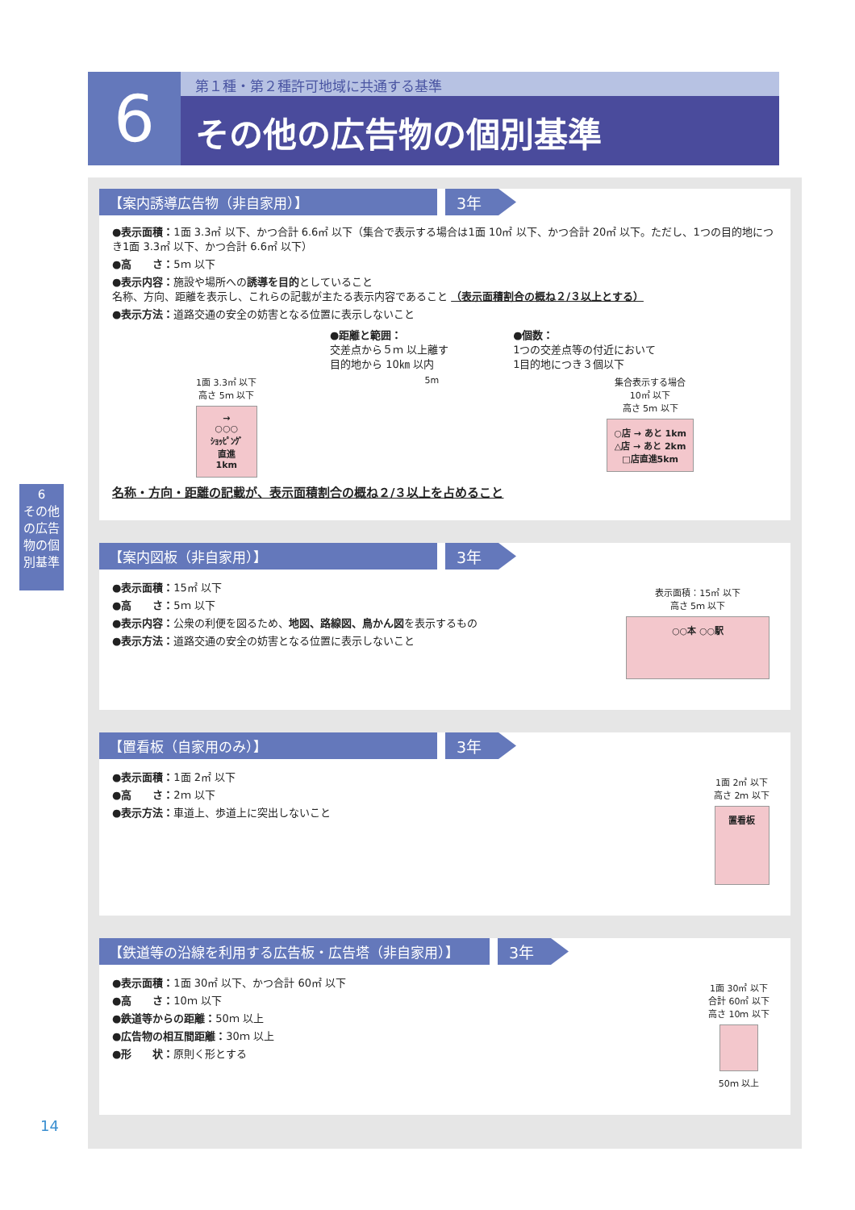6
第１種・第２種許可地域に共通する基準
その他の広告物の個別基準
6
その他の広告物の個別基準
【案内誘導広告物（非自家用）】 3年
●表示面積：1面 3.3㎡ 以下、かつ合計 6.6㎡ 以下（集合で表示する場合は1面 10㎡ 以下、かつ合計 20㎡ 以下。ただし、1つの目的地につき1面 3.3㎡ 以下、かつ合計 6.6㎡ 以下）
●高　　さ：5ｍ 以下
●表示内容：施設や場所への誘導を目的としていること
名称、方向、距離を表示し、これらの記載が主たる表示内容であること （表示面積割合の概ね２/３以上とする）
●表示方法：道路交通の安全の妨害となる位置に表示しないこと
●距離と範囲：
交差点から５ｍ 以上離す
目的地から 10㎞ 以内
●個数：
1つの交差点等の付近において
1目的地につき３個以下
1面 3.3㎡ 以下
高さ 5ｍ 以下
→
○○○
ｼｮｯﾋﾟﾝｸﾞ
直進
1km
5m 集合表示する場合
10㎡ 以下
高さ 5ｍ 以下
○店 → あと 1km
△店 → あと 2km
□店直進5km
名称・方向・距離の記載が、表示面積割合の概ね２/３以上を占めること
【案内図板（非自家用）】 3年
●表示面積：15㎡ 以下
●高　　さ：5ｍ 以下
●表示内容：公衆の利便を図るため、地図、路線図、鳥かん図を表示するもの
●表示方法：道路交通の安全の妨害となる位置に表示しないこと
表示面積：15㎡ 以下
高さ 5ｍ 以下
○○本 ○○駅
【置看板（自家用のみ）】 3年
●表示面積：1面 2㎡ 以下
●高　　さ：2ｍ 以下
●表示方法：車道上、歩道上に突出しないこと
1面 2㎡ 以下
高さ 2ｍ 以下
置看板
【鉄道等の沿線を利用する広告板・広告塔（非自家用）】 3年
●表示面積：1面 30㎡ 以下、かつ合計 60㎡ 以下
●高　　さ：10ｍ 以下
●鉄道等からの距離：50ｍ 以上
●広告物の相互間距離：30ｍ 以上
●形　　状：原則く形とする
1面 30㎡ 以下
合計 60㎡ 以下
高さ 10ｍ 以下
50ｍ 以上
14